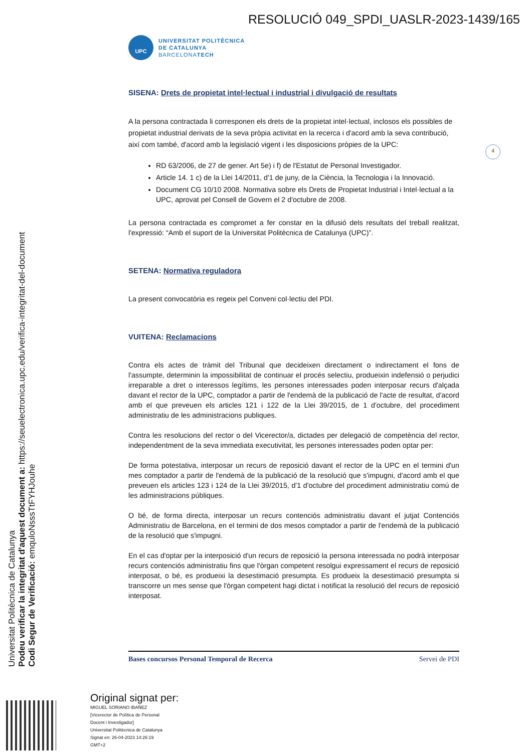RESOLUCIÓ 049_SPDI_UASLR-2023-1439/165
Universitat Politècnica de Catalunya
Podeu verificar la integritat d'aquest document a: https://seuelectronica.upc.edu/verifica-integritat-del-document
Codi Segur de Verificació: emquloNsssTtFYHJouhe
4
UPC
UNIVERSITAT POLITÈCNICA
DE CATALUNYA
BARCELONATECH
SISENA: Drets de propietat intel·lectual i industrial i divulgació de resultats
A la persona contractada li corresponen els drets de la propietat intel·lectual, inclosos els possibles de propietat industrial derivats de la seva pròpia activitat en la recerca i d'acord amb la seva contribució, així com també, d'acord amb la legislació vigent i les disposicions pròpies de la UPC:
RD 63/2006, de 27 de gener. Art 5e) i f) de l'Estatut de Personal Investigador.
Article 14. 1 c) de la Llei 14/2011, d'1 de juny, de la Ciència, la Tecnologia i la Innovació.
Document CG 10/10 2008. Normativa sobre els Drets de Propietat Industrial i Intel·lectual a la UPC, aprovat pel Consell de Govern el 2 d'octubre de 2008.
La persona contractada es compromet a fer constar en la difusió dels resultats del treball realitzat, l'expressió: “Amb el suport de la Universitat Politècnica de Catalunya (UPC)”.
SETENA: Normativa reguladora
La present convocatòria es regeix pel Conveni col·lectiu del PDI.
VUITENA: Reclamacions
Contra els actes de tràmit del Tribunal que decideixen directament o indirectament el fons de l'assumpte, determinin la impossibilitat de continuar el procés selectiu, produeixin indefensió o perjudici irreparable a dret o interessos legítims, les persones interessades poden interposar recurs d'alçada davant el rector de la UPC, comptador a partir de l'endemà de la publicació de l'acte de resultat, d'acord amb el que preveuen els articles 121 i 122 de la Llei 39/2015, de 1 d'octubre, del procediment administratiu de les administracions publiques.
Contra les resolucions del rector o del Vicerector/a, dictades per delegació de competència del rector, independentment de la seva immediata executivitat, les persones interessades poden optar per:
De forma potestativa, interposar un recurs de reposició davant el rector de la UPC en el termini d'un mes comptador a partir de l'endemà de la publicació de la resolució que s'impugni, d'acord amb el que preveuen els articles 123 i 124 de la Llei 39/2015, d'1 d'octubre del procediment administratiu comú de les administracions públiques.
O bé, de forma directa, interposar un recurs contenciós administratiu davant el jutjat Contenciós Administratiu de Barcelona, en el termini de dos mesos comptador a partir de l'endemà de la publicació de la resolució que s'impugni.
En el cas d'optar per la interposició d'un recurs de reposició la persona interessada no podrà interposar recurs contenciós administratiu fins que l'òrgan competent resolgui expressament el recurs de reposició interposat, o bé, es produeixi la desestimació presumpta. Es produeix la desestimació presumpta si transcorre un mes sense que l'òrgan competent hagi dictat i notificat la resolució del recurs de reposició interposat.
Bases concursos Personal Temporal de Recerca Servei de PDI
Original signat per:
MIGUEL SORIANO IBAÑEZ
[Vicerector de Política de Personal
Docent i Investigador]
Universitat Politècnica de Catalunya
Signat en: 26-04-2023 14:26:19
GMT+2